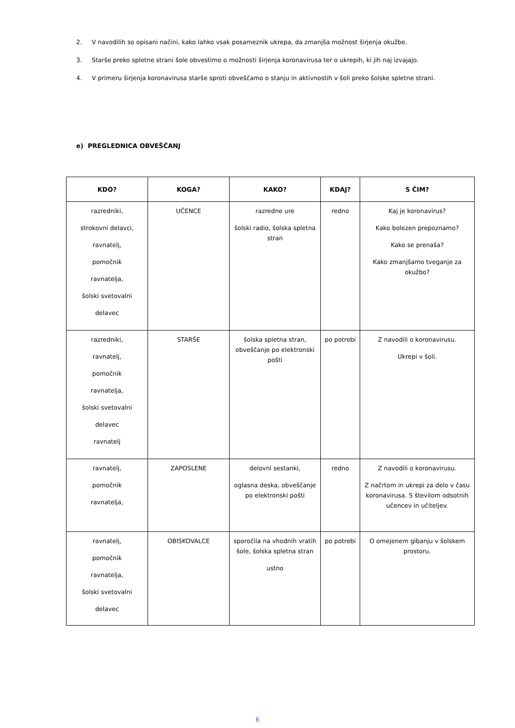2. V navodilih so opisani načini, kako lahko vsak posameznik ukrepa, da zmanjša možnost širjenja okužbe.
3. Starše preko spletne strani šole obvestimo o možnosti širjenja koronavirusa ter o ukrepih, ki jih naj izvajajo.
4. V primeru širjenja koronavirusa starše sproti obveščamo o stanju in aktivnostih v šoli preko šolske spletne strani.
e) PREGLEDNICA OBVEŠČANJ
| KDO? | KOGA? | KAKO? | KDAJ? | S ČIM? |
| --- | --- | --- | --- | --- |
| razredniki, strokovni delavci, ravnatelj, pomočnik ravnatelja, šolski svetovalni delavec | UČENCE | razredne ure šolski radio, šolska spletna stran | redno | Kaj je koronavirus? Kako bolezen prepoznamo? Kako se prenaša? Kako zmanjšamo tveganje za okužbo? |
| razredniki, ravnatelj, pomočnik ravnatelja, šolski svetovalni delavec ravnatelj | STARŠE | šolska spletna stran, obveščanje po elektronski pošti | po potrebi | Z navodili o koronavirusu. Ukrepi v šoli. |
| ravnatelj, pomočnik ravnatelja, | ZAPOSLENE | delovni sestanki, oglasna deska, obveščanje po elektronski pošti | redno | Z navodili o koronavirusu. Z načrtom in ukrepi za delo v času koronavirusa. S številom odsotnih učencev in učiteljev. |
| ravnatelj, pomočnik ravnatelja, šolski svetovalni delavec | OBISKOVALCE | sporočila na vhodnih vratih šole, šolska spletna stran ustno | po potrebi | O omejenem gibanju v šolskem prostoru. |
6